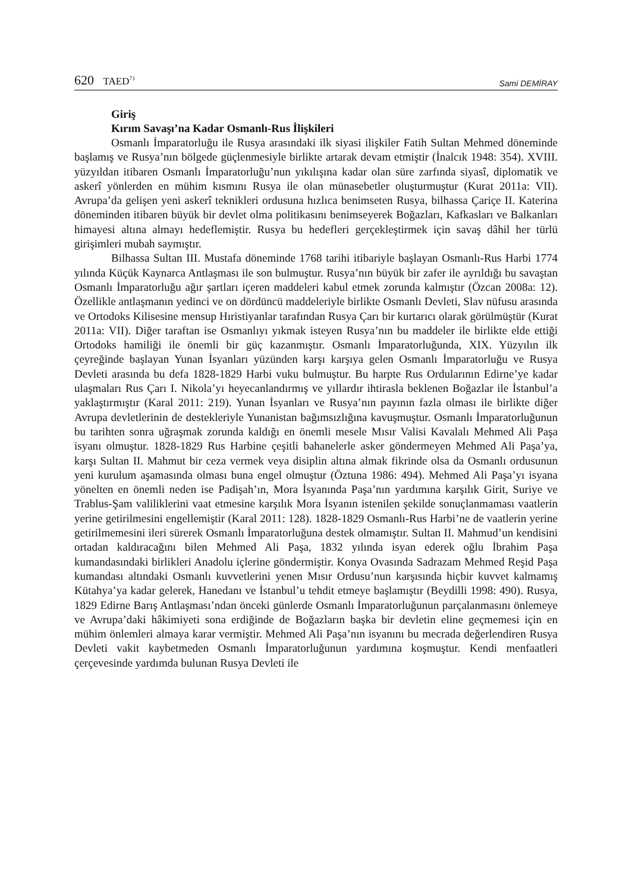620 TAED<sup>71</sup>
Sami DEMİRAY
Giriş
Kırım Savaşı’na Kadar Osmanlı-Rus İlişkileri
Osmanlı İmparatorluğu ile Rusya arasındaki ilk siyasi ilişkiler Fatih Sultan Mehmed döneminde başlamış ve Rusya’nın bölgede güçlenmesiyle birlikte artarak devam etmiştir (İnalcık 1948: 354). XVIII. yüzyıldan itibaren Osmanlı İmparatorluğu’nun yıkılışına kadar olan süre zarfında siyasî, diplomatik ve askerî yönlerden en mühim kısmını Rusya ile olan münasebetler oluşturmuştur (Kurat 2011a: VII). Avrupa’da gelişen yeni askerî teknikleri ordusuna hızlıca benimseten Rusya, bilhassa Çariçe II. Katerina döneminden itibaren büyük bir devlet olma politikasını benimseyerek Boğazları, Kafkasları ve Balkanları himayesi altına almayı hedeflemiştir. Rusya bu hedefleri gerçekleştirmek için savaş dâhil her türlü girişimleri mubah saymıştır.
Bilhassa Sultan III. Mustafa döneminde 1768 tarihi itibariyle başlayan Osmanlı-Rus Harbi 1774 yılında Küçük Kaynarca Antlaşması ile son bulmuştur. Rusya’nın büyük bir zafer ile ayrıldığı bu savaştan Osmanlı İmparatorluğu ağır şartları içeren maddeleri kabul etmek zorunda kalmıştır (Özcan 2008a: 12). Özellikle antlaşmanın yedinci ve on dördüncü maddeleriyle birlikte Osmanlı Devleti, Slav nüfusu arasında ve Ortodoks Kilisesine mensup Hıristiyanlar tarafından Rusya Çarı bir kurtarıcı olarak görülmüştür (Kurat 2011a: VII). Diğer taraftan ise Osmanlıyı yıkmak isteyen Rusya’nın bu maddeler ile birlikte elde ettiği Ortodoks hamiliği ile önemli bir güç kazanmıştır. Osmanlı İmparatorluğunda, XIX. Yüzyılın ilk çeyreğinde başlayan Yunan İsyanları yüzünden karşı karşıya gelen Osmanlı İmparatorluğu ve Rusya Devleti arasında bu defa 1828-1829 Harbi vuku bulmuştur. Bu harpte Rus Ordularının Edirne’ye kadar ulaşmaları Rus Çarı I. Nikola’yı heyecanlandırmış ve yıllardır ihtirasla beklenen Boğazlar ile İstanbul’a yaklaştırmıştır (Karal 2011: 219). Yunan İsyanları ve Rusya’nın payının fazla olması ile birlikte diğer Avrupa devletlerinin de destekleriyle Yunanistan bağımsızlığına kavuşmuştur. Osmanlı İmparatorluğunun bu tarihten sonra uğraşmak zorunda kaldığı en önemli mesele Mısır Valisi Kavalalı Mehmed Ali Paşa isyanı olmuştur. 1828-1829 Rus Harbine çeşitli bahanelerle asker göndermeyen Mehmed Ali Paşa’ya, karşı Sultan II. Mahmut bir ceza vermek veya disiplin altına almak fikrinde olsa da Osmanlı ordusunun yeni kurulum aşamasında olması buna engel olmuştur (Öztuna 1986: 494). Mehmed Ali Paşa’yı isyana yönelten en önemli neden ise Padişah’ın, Mora İsyanında Paşa’nın yardımına karşılık Girit, Suriye ve Trablus-Şam valiliklerini vaat etmesine karşılık Mora İsyanın istenilen şekilde sonuçlanmaması vaatlerin yerine getirilmesini engellemiştir (Karal 2011: 128). 1828-1829 Osmanlı-Rus Harbi’ne de vaatlerin yerine getirilmemesini ileri sürerek Osmanlı İmparatorluğuna destek olmamıştır. Sultan II. Mahmud’un kendisini ortadan kaldıracağını bilen Mehmed Ali Paşa, 1832 yılında isyan ederek oğlu İbrahim Paşa kumandasındaki birlikleri Anadolu içlerine göndermiştir. Konya Ovasında Sadrazam Mehmed Reşid Paşa kumandası altındaki Osmanlı kuvvetlerini yenen Mısır Ordusu’nun karşısında hiçbir kuvvet kalmamış Kütahya’ya kadar gelerek, Hanedanı ve İstanbul’u tehdit etmeye başlamıştır (Beydilli 1998: 490). Rusya, 1829 Edirne Barış Antlaşması’ndan önceki günlerde Osmanlı İmparatorluğunun parçalanmasını önlemeye ve Avrupa’daki hâkimiyeti sona erdiğinde de Boğazların başka bir devletin eline geçmemesi için en mühim önlemleri almaya karar vermiştir. Mehmed Ali Paşa’nın isyanını bu mecrada değerlendiren Rusya Devleti vakit kaybetmeden Osmanlı İmparatorluğunun yardımına koşmuştur. Kendi menfaatleri çerçevesinde yardımda bulunan Rusya Devleti ile